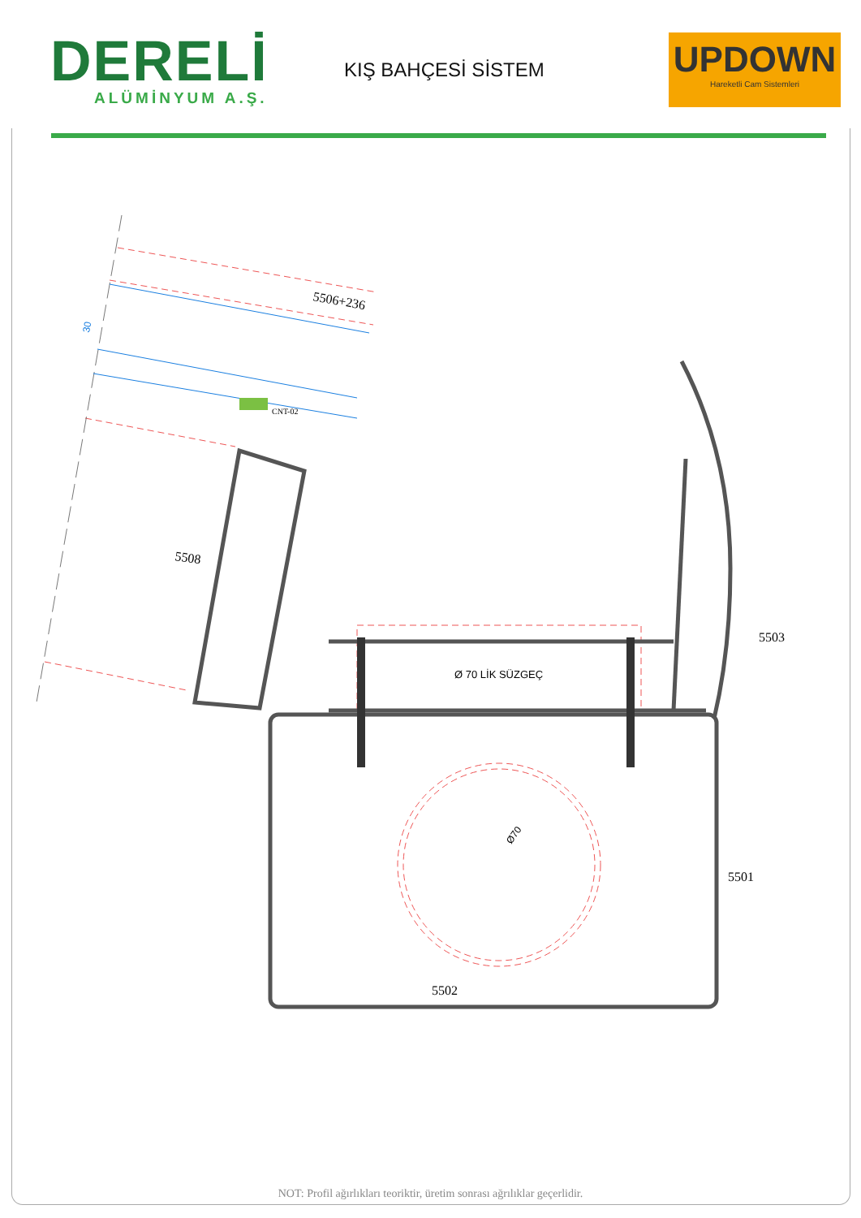DERELİ
ALÜMİNYUM A.Ş.
KIŞ BAHÇESİ SİSTEM
UPDOWN
Hareketli Cam Sistemleri
30
5506+236
CNT-02
5508
Ø 70 LİK SÜZGEÇ
5503
5501
5502
Ø70
NOT: Profil ağırlıkları teoriktir, üretim sonrası ağrılıklar geçerlidir.